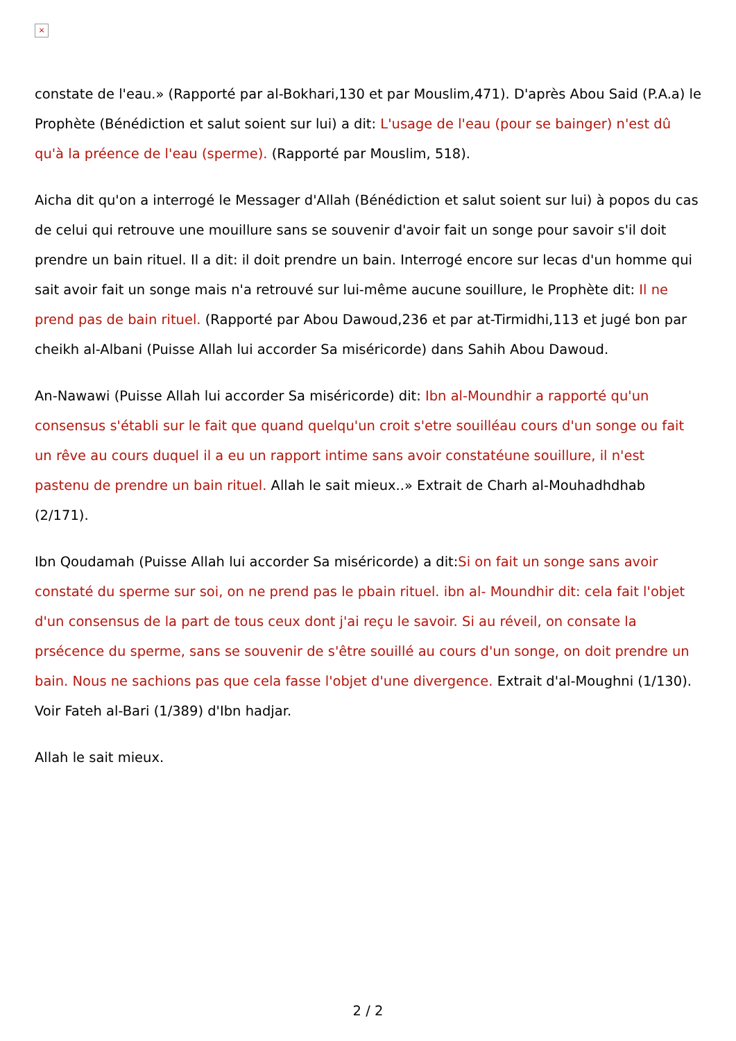×
constate de l'eau.» (Rapporté par al-Bokhari,130 et par Mouslim,471). D'après Abou Said (P.A.a) le Prophète (Bénédiction et salut soient sur lui) a dit: L'usage de l'eau (pour se bainger) n'est dû qu'à la préence de l'eau (sperme). (Rapporté par Mouslim, 518).
Aicha dit qu'on a interrogé le Messager d'Allah (Bénédiction et salut soient sur lui) à popos du cas de celui qui retrouve une mouillure sans se souvenir d'avoir fait un songe pour savoir s'il doit prendre un bain rituel. Il a dit: il doit prendre un bain. Interrogé encore sur lecas d'un homme qui sait avoir fait un songe mais n'a retrouvé sur lui-même aucune souillure, le Prophète dit: Il ne prend pas de bain rituel. (Rapporté par Abou Dawoud,236 et par at-Tirmidhi,113 et jugé bon par cheikh al-Albani (Puisse Allah lui accorder Sa miséricorde) dans Sahih Abou Dawoud.
An-Nawawi (Puisse Allah lui accorder Sa miséricorde) dit: Ibn al-Moundhir a rapporté qu'un consensus s'établi sur le fait que quand quelqu'un croit s'etre souilléau cours d'un songe ou fait un rêve au cours duquel il a eu un rapport intime sans avoir constatéune souillure, il n'est pastenu de prendre un bain rituel. Allah le sait mieux..» Extrait de Charh al-Mouhadhdhab (2/171).
Ibn Qoudamah (Puisse Allah lui accorder Sa miséricorde) a dit:Si on fait un songe sans avoir constaté du sperme sur soi, on ne prend pas le pbain rituel. ibn al- Moundhir dit: cela fait l'objet d'un consensus de la part de tous ceux dont j'ai reçu le savoir. Si au réveil, on consate la prsécence du sperme, sans se souvenir de s'être souillé au cours d'un songe, on doit prendre un bain. Nous ne sachions pas que cela fasse l'objet d'une divergence. Extrait d'al-Moughni (1/130). Voir Fateh al-Bari (1/389) d'Ibn hadjar.
Allah le sait mieux.
2 / 2